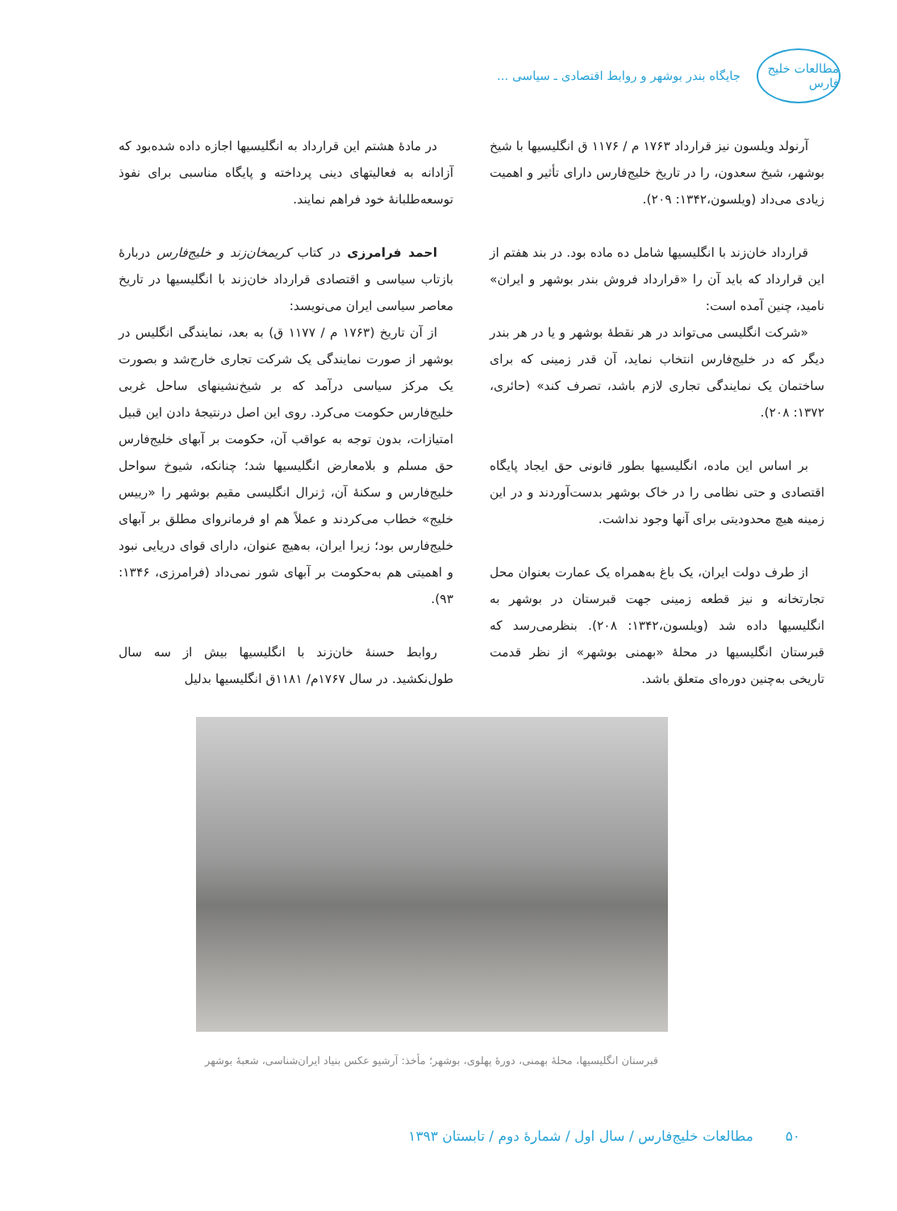مطالعات خلیج فارس
جایگاه بندر بوشهر و روابط اقتصادی ـ سیاسی ...
آرنولد ویلسون نیز قرارداد ۱۷۶۳ م / ۱۱۷۶ ق انگلیسیها با شیخ بوشهر، شیخ سعدون، را در تاریخ خلیج‌فارس دارای تأثیر و اهمیت زیادی می‌داد (ویلسون،۱۳۴۲: ۲۰۹).
قرارداد خان‌زند با انگلیسیها شامل ده ماده بود. در بند هفتم از این قرارداد که باید آن را «قرارداد فروش بندر بوشهر و ایران» نامید، چنین آمده است:
«شرکت انگلیسی می‌تواند در هر نقطهٔ بوشهر و یا در هر بندر دیگر که در خلیج‌فارس انتخاب نماید، آن قدر زمینی که برای ساختمان یک نمایندگی تجاری لازم باشد، تصرف کند» (حائری، ۱۳۷۲: ۲۰۸).
بر اساس این ماده، انگلیسیها بطور قانونی حق ایجاد پایگاه اقتصادی و حتی نظامی را در خاک بوشهر بدست‌آوردند و در این زمینه هیچ محدودیتی برای آنها وجود نداشت.
از طرف دولت ایران، یک باغ به‌همراه یک عمارت بعنوان محل تجارتخانه و نیز قطعه زمینی جهت قبرستان در بوشهر به انگلیسیها داده شد (ویلسون،۱۳۴۲: ۲۰۸). بنظرمی‌رسد که قبرستان انگلیسیها در محلهٔ «بهمنی بوشهر» از نظر قدمت تاریخی به‌چنین دوره‌ای متعلق باشد.
در مادهٔ هشتم این قرارداد به انگلیسیها اجازه داده شده‌بود که آزادانه به فعالیتهای دینی پرداخته و پایگاه مناسبی برای نفوذ توسعه‌طلبانهٔ خود فراهم نمایند.
احمد فرامرزی در کتاب کریمخان‌زند و خلیج‌فارس دربارهٔ بازتاب سیاسی و اقتصادی قرارداد خان‌زند با انگلیسیها در تاریخ معاصر سیاسی ایران می‌نویسد:
از آن تاریخ (۱۷۶۳ م / ۱۱۷۷ ق) به بعد، نمایندگی انگلیس در بوشهر از صورت نمایندگی یک شرکت تجاری خارج‌شد و بصورت یک مرکز سیاسی درآمد که بر شیخ‌نشینهای ساحل غربی خلیج‌فارس حکومت می‌کرد. روی این اصل درنتیجهٔ دادن این قبیل امتیازات، بدون توجه به عواقب آن، حکومت بر آبهای خلیج‌فارس حق مسلم و بلامعارض انگلیسیها شد؛ چنانکه، شیوخ سواحل خلیج‌فارس و سکنهٔ آن، ژنرال انگلیسی مقیم بوشهر را «رییس خلیج» خطاب می‌کردند و عملاً هم او فرمانروای مطلق بر آبهای خلیج‌فارس بود؛ زیرا ایران، به‌هیچ عنوان، دارای قوای دریایی نبود و اهمیتی هم به‌حکومت بر آبهای شور نمی‌داد (فرامرزی، ۱۳۴۶: ۹۳).
روابط حسنهٔ خان‌زند با انگلیسیها بیش از سه سال طول‌نکشید. در سال ۱۷۶۷م/ ۱۱۸۱ق انگلیسیها بدلیل
قبرستان انگلیسیها، محلهٔ بهمنی، دورهٔ پهلوی، بوشهر؛ مأخذ: آرشیو عکس بنیاد ایران‌شناسی، شعبهٔ بوشهر
۵۰ مطالعات خلیج‌فارس / سال اول / شمارهٔ دوم / تابستان ۱۳۹۳